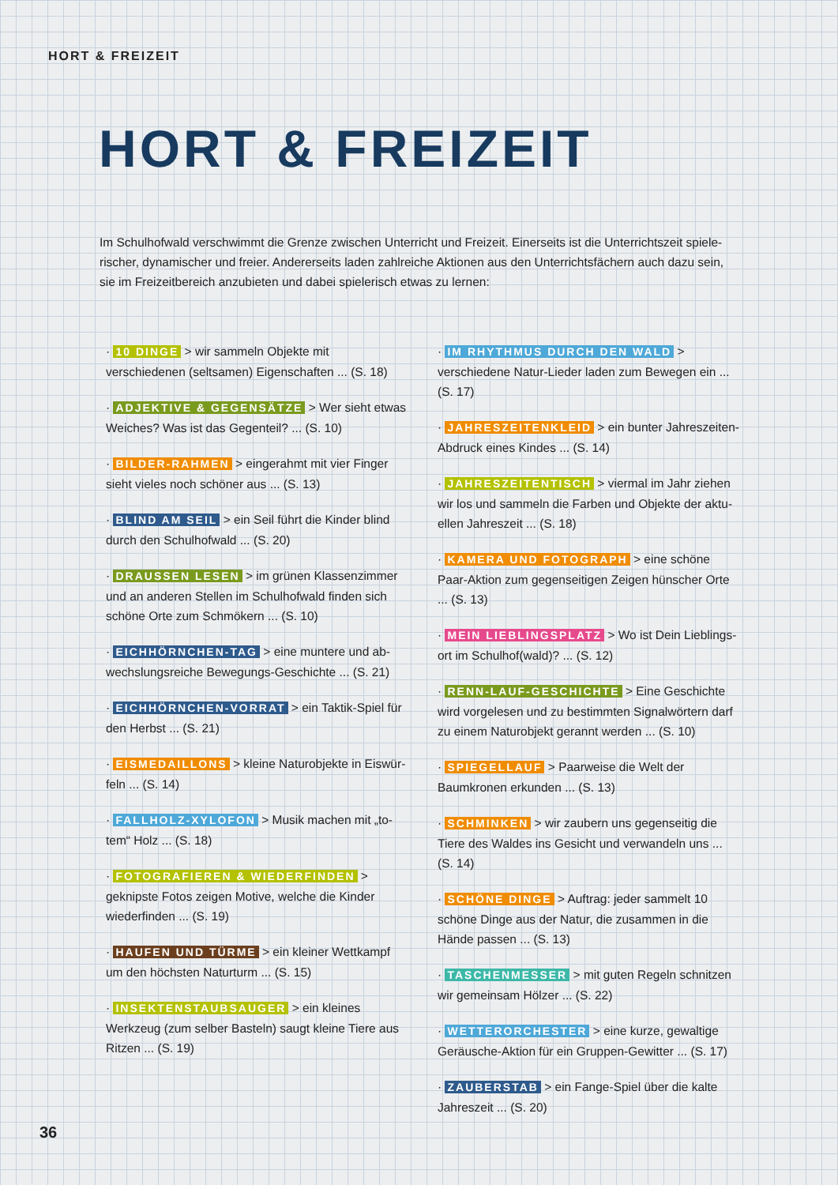HORT & FREIZEIT
HORT & FREIZEIT
Im Schulhofwald verschwimmt die Grenze zwischen Unterricht und Freizeit. Einerseits ist die Unterrichtszeit spiele­rischer, dynamischer und freier. Andererseits laden zahlreiche Aktionen aus den Unterrichtsfächern auch dazu sein, sie im Freizeitbereich anzubieten und dabei spielerisch etwas zu lernen:
· 10 DINGE > wir sammeln Objekte mit verschiedenen (seltsamen) Eigenschaften ... (S. 18)
· ADJEKTIVE & GEGENSÄTZE > Wer sieht etwas Weiches? Was ist das Gegenteil? ... (S. 10)
· BILDER-RAHMEN > eingerahmt mit vier Finger sieht vieles noch schöner aus ... (S. 13)
· BLIND AM SEIL > ein Seil führt die Kinder blind durch den Schulhofwald ... (S. 20)
· DRAUSSEN LESEN > im grünen Klassenzimmer und an anderen Stellen im Schulhofwald finden sich schöne Orte zum Schmökern ... (S. 10)
· EICHHÖRNCHEN-TAG > eine muntere und ab­wechslungsreiche Bewegungs-Geschichte ... (S. 21)
· EICHHÖRNCHEN-VORRAT > ein Taktik-Spiel für den Herbst ... (S. 21)
· EISMEDAILLONS > kleine Naturobjekte in Eiswür­feln ... (S. 14)
· FALLHOLZ-XYLOFON > Musik machen mit „to­tem“ Holz ... (S. 18)
· FOTOGRAFIEREN & WIEDERFINDEN > geknipste Fotos zeigen Motive, welche die Kinder wiederfinden ... (S. 19)
· HAUFEN UND TÜRME > ein kleiner Wettkampf um den höchsten Naturturm ... (S. 15)
· INSEKTENSTAUBSAUGER > ein kleines Werkzeug (zum selber Basteln) saugt kleine Tiere aus Ritzen ... (S. 19)
· IM RHYTHMUS DURCH DEN WALD > verschiedene Natur-Lieder laden zum Bewegen ein ... (S. 17)
· JAHRESZEITENKLEID > ein bunter Jahreszei­ten-Abdruck eines Kindes ... (S. 14)
· JAHRESZEITENTISCH > viermal im Jahr ziehen wir los und sammeln die Farben und Objekte der aktu­ellen Jahreszeit ... (S. 18)
· KAMERA UND FOTOGRAPH > eine schöne Paar-Ak­tion zum gegenseitigen Zeigen hünscher Orte ... (S. 13)
· MEIN LIEBLINGSPLATZ > Wo ist Dein Lieblings­ort im Schulhof(wald)? ... (S. 12)
· RENN-LAUF-GESCHICHTE > Eine Geschichte wird vorgelesen und zu bestimmten Signalwörtern darf zu einem Naturobjekt gerannt werden ... (S. 10)
· SPIEGELLAUF > Paarweise die Welt der Baumkro­nen erkunden ... (S. 13)
· SCHMINKEN > wir zaubern uns gegenseitig die Tiere des Waldes ins Gesicht und verwandeln uns ... (S. 14)
· SCHÖNE DINGE > Auftrag: jeder sammelt 10 schöne Dinge aus der Natur, die zusammen in die Hände passen ... (S. 13)
· TASCHENMESSER > mit guten Regeln schnitzen wir gemeinsam Hölzer ... (S. 22)
· WETTERORCHESTER > eine kurze, gewaltige Ge­räusche-Aktion für ein Gruppen-Gewitter ... (S. 17)
· ZAUBERSTAB > ein Fange-Spiel über die kalte Jahreszeit ... (S. 20)
36